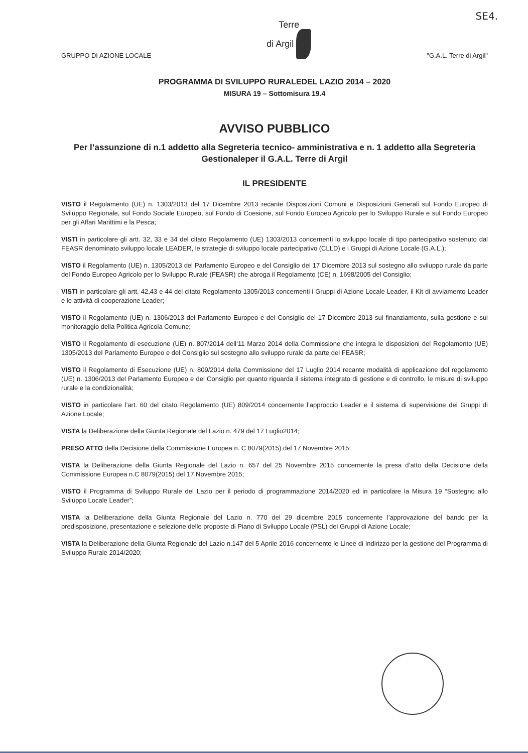SE4.
GRUPPO DI AZIONE LOCALE
Terre
di Argil
"G.A.L. Terre di Argil"
PROGRAMMA DI SVILUPPO RURALEDEL LAZIO 2014 – 2020
MISURA 19 – Sottomisura 19.4
AVVISO PUBBLICO
Per l’assunzione di n.1 addetto alla Segreteria tecnico- amministrativa e n. 1 addetto alla Segreteria Gestionaleper il G.A.L. Terre di Argil
IL PRESIDENTE
VISTO il Regolamento (UE) n. 1303/2013 del 17 Dicembre 2013 recante Disposizioni Comuni e Disposizioni Generali sul Fondo Europeo di Sviluppo Regionale, sul Fondo Sociale Europeo, sul Fondo di Coesione, sul Fondo Europeo Agricolo per lo Sviluppo Rurale e sul Fondo Europeo per gli Affari Marittimi e la Pesca;
VISTI in particolare gli artt. 32, 33 e 34 del citato Regolamento (UE) 1303/2013 concernenti lo sviluppo locale di tipo partecipativo sostenuto dal FEASR denominato sviluppo locale LEADER, le strategie di sviluppo locale partecipativo (CLLD) e i Gruppi di Azione Locale (G.A.L.);
VISTO il Regolamento (UE) n. 1305/2013 del Parlamento Europeo e del Consiglio del 17 Dicembre 2013 sul sostegno allo sviluppo rurale da parte del Fondo Europeo Agricolo per lo Sviluppo Rurale (FEASR) che abroga il Regolamento (CE) n. 1698/2005 del Consiglio;
VISTI in particolare gli artt. 42,43 e 44 del citato Regolamento 1305/2013 concernenti i Gruppi di Azione Locale Leader, il Kit di avviamento Leader e le attività di cooperazione Leader;
VISTO il Regolamento (UE) n. 1306/2013 del Parlamento Europeo e del Consiglio del 17 Dicembre 2013 sul finanziamento, sulla gestione e sul monitoraggio della Politica Agricola Comune;
VISTO il Regolamento di esecuzione (UE) n. 807/2014 dell’11 Marzo 2014 della Commissione che integra le disposizioni del Regolamento (UE) 1305/2013 del Parlamento Europeo e del Consiglio sul sostegno allo sviluppo rurale da parte del FEASR;
VISTO il Regolamento di Esecuzione (UE) n. 809/2014 della Commissione del 17 Luglio 2014 recante modalità di applicazione del regolamento (UE) n. 1306/2013 del Parlamento Europeo e del Consiglio per quanto riguarda il sistema integrato di gestione e di controllo, le misure di sviluppo rurale e la condizionalità;
VISTO in particolare l’art. 60 del citato Regolamento (UE) 809/2014 concernente l’approccio Leader e il sistema di supervisione dei Gruppi di Azione Locale;
VISTA la Deliberazione della Giunta Regionale del Lazio n. 479 del 17 Luglio2014;
PRESO ATTO della Decisione della Commissione Europea n. C 8079(2015) del 17 Novembre 2015;
VISTA la Deliberazione della Giunta Regionale del Lazio n. 657 del 25 Novembre 2015 concernente la presa d’atto della Decisione della Commissione Europea n.C 8079(2015) del 17 Novembre 2015;
VISTO il Programma di Sviluppo Rurale del Lazio per il periodo di programmazione 2014/2020 ed in particolare la Misura 19 “Sostegno allo Sviluppo Locale Leader”;
VISTA la Deliberazione della Giunta Regionale del Lazio n. 770 del 29 dicembre 2015 concernente l’approvazione del bando per la predisposizione, presentazione e selezione delle proposte di Piano di Sviluppo Locale (PSL) dei Gruppi di Azione Locale;
VISTA la Deliberazione della Giunta Regionale del Lazio n.147 del 5 Aprile 2016 concernente le Linee di Indirizzo per la gestione del Programma di Sviluppo Rurale 2014/2020;